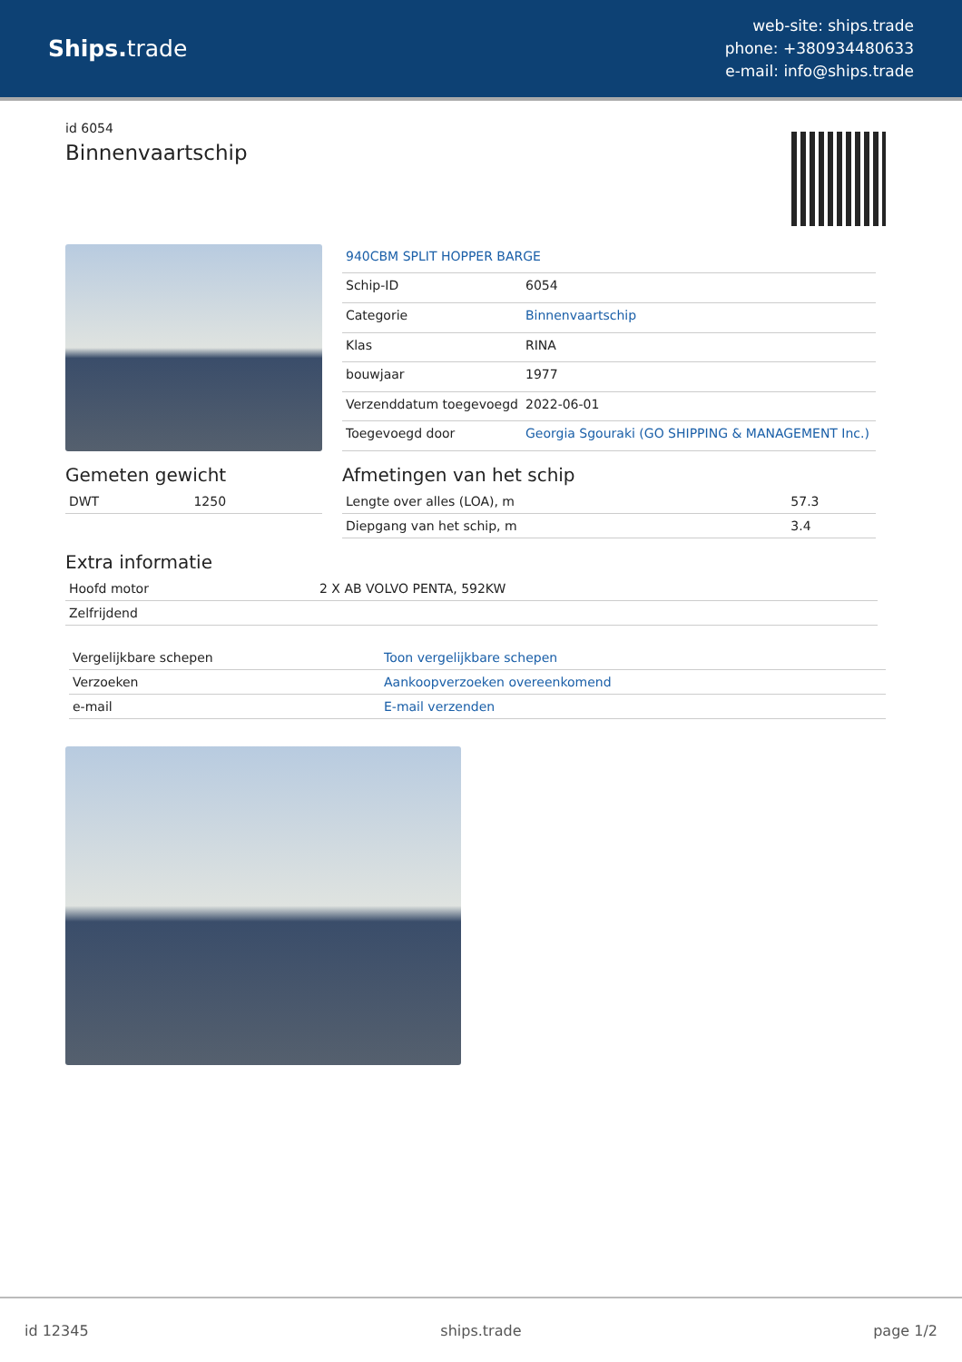Ships. trade
web-site: ships.trade
phone: +380934480633
e-mail: info@ships.trade
id 6054
Binnenvaartschip
| 940CBM SPLIT HOPPER BARGE | |
| Schip-ID | 6054 |
| Categorie | Binnenvaartschip |
| Klas | RINA |
| bouwjaar | 1977 |
| Verzenddatum toegevoegd | 2022-06-01 |
| Toegevoegd door | Georgia Sgouraki (GO SHIPPING & MANAGEMENT Inc.) |
Gemeten gewicht
| DWT | 1250 |
Afmetingen van het schip
| Lengte over alles (LOA), m | 57.3 |
| Diepgang van het schip, m | 3.4 |
Extra informatie
| Hoofd motor | 2 X AB VOLVO PENTA, 592KW |
| Zelfrijdend | |
| Vergelijkbare schepen | Toon vergelijkbare schepen |
| Verzoeken | Aankoopverzoeken overeenkomend |
| e-mail | E-mail verzenden |
id 12345 ships.trade page 1/2